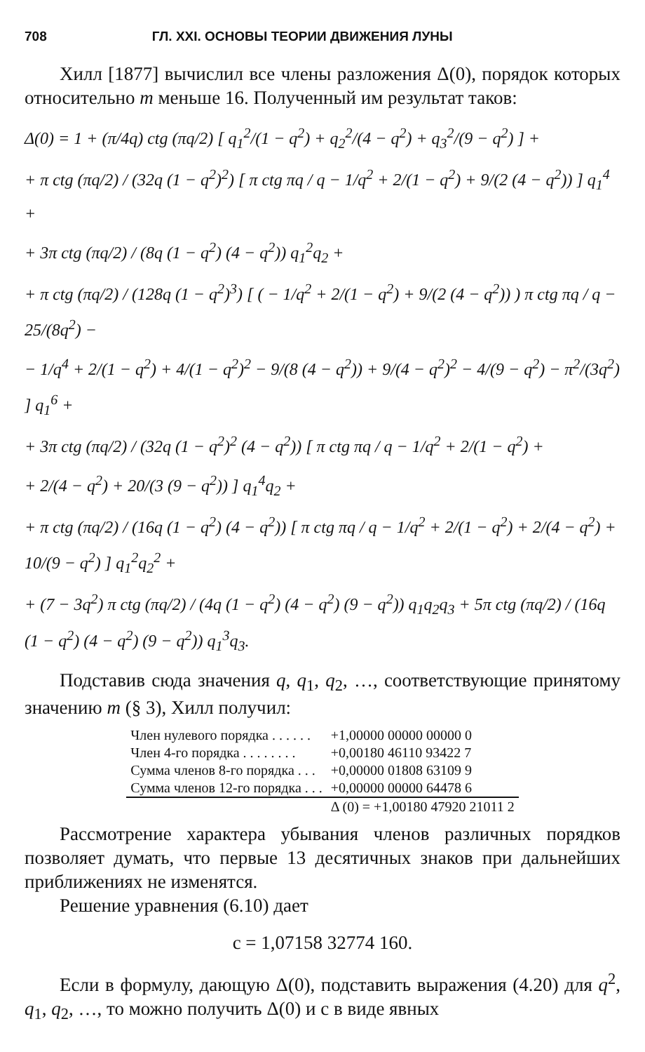708 ГЛ. XXI. ОСНОВЫ ТЕОРИИ ДВИЖЕНИЯ ЛУНЫ
Хилл [1877] вычислил все члены разложения Δ(0), порядок которых относительно m меньше 16. Полученный им результат таков:
Δ(0) = 1 + (π/4q) ctg (πq/2) [ q<sub>1</sub><sup>2</sup>/(1 − q<sup>2</sup>) + q<sub>2</sub><sup>2</sup>/(4 − q<sup>2</sup>) + q<sub>3</sub><sup>2</sup>/(9 − q<sup>2</sup>) ] +
+ π ctg (πq/2) / (32q (1 − q<sup>2</sup>)<sup>2</sup>) [ π ctg πq / q − 1/q<sup>2</sup> + 2/(1 − q<sup>2</sup>) + 9/(2 (4 − q<sup>2</sup>)) ] q<sub>1</sub><sup>4</sup> +
+ 3π ctg (πq/2) / (8q (1 − q<sup>2</sup>) (4 − q<sup>2</sup>)) q<sub>1</sub><sup>2</sup>q<sub>2</sub> +
+ π ctg (πq/2) / (128q (1 − q<sup>2</sup>)<sup>3</sup>) [ ( − 1/q<sup>2</sup> + 2/(1 − q<sup>2</sup>) + 9/(2 (4 − q<sup>2</sup>)) ) π ctg πq / q − 25/(8q<sup>2</sup>) −
− 1/q<sup>4</sup> + 2/(1 − q<sup>2</sup>) + 4/(1 − q<sup>2</sup>)<sup>2</sup> − 9/(8 (4 − q<sup>2</sup>)) + 9/(4 − q<sup>2</sup>)<sup>2</sup> − 4/(9 − q<sup>2</sup>) − π<sup>2</sup>/(3q<sup>2</sup>) ] q<sub>1</sub><sup>6</sup> +
+ 3π ctg (πq/2) / (32q (1 − q<sup>2</sup>)<sup>2</sup> (4 − q<sup>2</sup>)) [ π ctg πq / q − 1/q<sup>2</sup> + 2/(1 − q<sup>2</sup>) +
+ 2/(4 − q<sup>2</sup>) + 20/(3 (9 − q<sup>2</sup>)) ] q<sub>1</sub><sup>4</sup>q<sub>2</sub> +
+ π ctg (πq/2) / (16q (1 − q<sup>2</sup>) (4 − q<sup>2</sup>)) [ π ctg πq / q − 1/q<sup>2</sup> + 2/(1 − q<sup>2</sup>) + 2/(4 − q<sup>2</sup>) + 10/(9 − q<sup>2</sup>) ] q<sub>1</sub><sup>2</sup>q<sub>2</sub><sup>2</sup> +
+ (7 − 3q<sup>2</sup>) π ctg (πq/2) / (4q (1 − q<sup>2</sup>) (4 − q<sup>2</sup>) (9 − q<sup>2</sup>)) q<sub>1</sub>q<sub>2</sub>q<sub>3</sub> + 5π ctg (πq/2) / (16q (1 − q<sup>2</sup>) (4 − q<sup>2</sup>) (9 − q<sup>2</sup>)) q<sub>1</sub><sup>3</sup>q<sub>3</sub>.
Подставив сюда значения q, q<sub>1</sub>, q<sub>2</sub>, …, соответствующие принятому значению m (§ 3), Хилл получил:
| Член нулевого порядка . . . . . . | +1,00000 00000 00000 0 |
| Член 4-го порядка . . . . . . . . | +0,00180 46110 93422 7 |
| Сумма членов 8-го порядка . . . | +0,00000 01808 63109 9 |
| Сумма членов 12-го порядка . . . | +0,00000 00000 64478 6 |
| | Δ (0) = +1,00180 47920 21011 2 |
Рассмотрение характера убывания членов различных порядков позволяет думать, что первые 13 десятичных знаков при дальнейших приближениях не изменятся.
Решение уравнения (6.10) дает
c = 1,07158 32774 160.
Если в формулу, дающую Δ(0), подставить выражения (4.20) для q<sup>2</sup>, q<sub>1</sub>, q<sub>2</sub>, …, то можно получить Δ(0) и c в виде явных